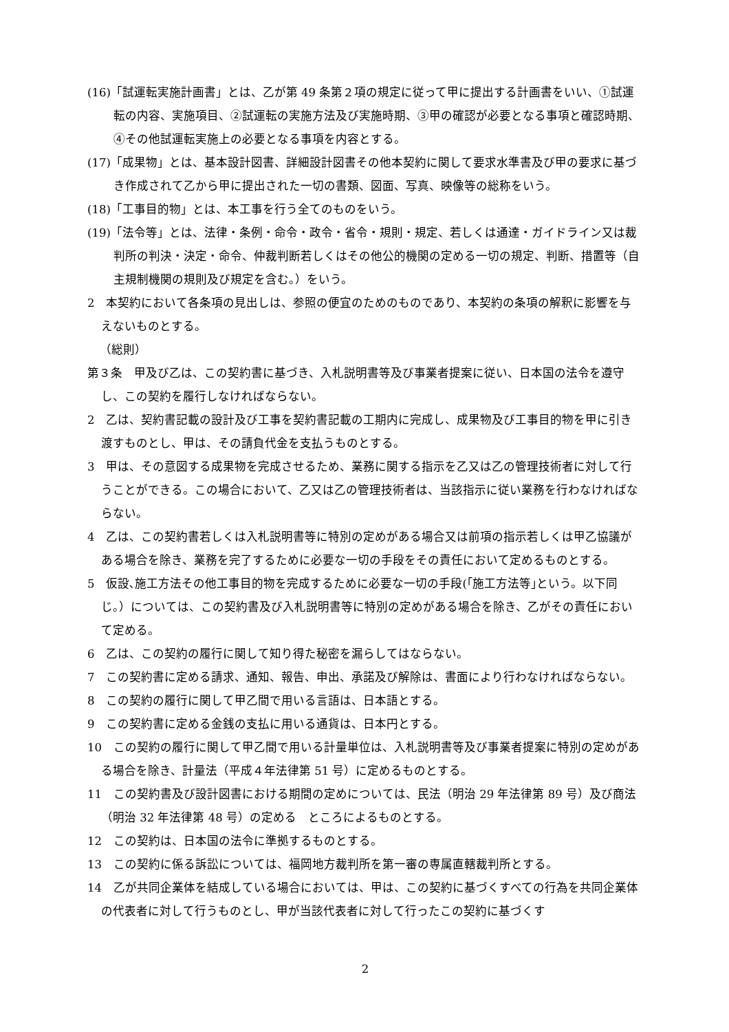(16)「試運転実施計画書」とは、乙が第 49 条第２項の規定に従って甲に提出する計画書をいい、①試運転の内容、実施項目、②試運転の実施方法及び実施時期、③甲の確認が必要となる事項と確認時期、④その他試運転実施上の必要となる事項を内容とする。
(17)「成果物」とは、基本設計図書、詳細設計図書その他本契約に関して要求水準書及び甲の要求に基づき作成されて乙から甲に提出された一切の書類、図面、写真、映像等の総称をいう。
(18)「工事目的物」とは、本工事を行う全てのものをいう。
(19)「法令等」とは、法律・条例・命令・政令・省令・規則・規定、若しくは通達・ガイドライン又は裁判所の判決・決定・命令、仲裁判断若しくはその他公的機関の定める一切の規定、判断、措置等（自主規制機関の規則及び規定を含む。）をいう。
2　本契約において各条項の見出しは、参照の便宜のためのものであり、本契約の条項の解釈に影響を与えないものとする。
（総則）
第３条　甲及び乙は、この契約書に基づき、入札説明書等及び事業者提案に従い、日本国の法令を遵守し、この契約を履行しなければならない。
2　乙は、契約書記載の設計及び工事を契約書記載の工期内に完成し、成果物及び工事目的物を甲に引き渡すものとし、甲は、その請負代金を支払うものとする。
3　甲は、その意図する成果物を完成させるため、業務に関する指示を乙又は乙の管理技術者に対して行うことができる。この場合において、乙又は乙の管理技術者は、当該指示に従い業務を行わなければならない。
4　乙は、この契約書若しくは入札説明書等に特別の定めがある場合又は前項の指示若しくは甲乙協議がある場合を除き、業務を完了するために必要な一切の手段をその責任において定めるものとする。
5　仮設､施工方法その他工事目的物を完成するために必要な一切の手段(｢施工方法等｣という。以下同じ。）については、この契約書及び入札説明書等に特別の定めがある場合を除き、乙がその責任において定める。
6　乙は、この契約の履行に関して知り得た秘密を漏らしてはならない。
7　この契約書に定める請求、通知、報告、申出、承諾及び解除は、書面により行わなければならない。
8　この契約の履行に関して甲乙間で用いる言語は、日本語とする。
9　この契約書に定める金銭の支払に用いる通貨は、日本円とする。
10　この契約の履行に関して甲乙間で用いる計量単位は、入札説明書等及び事業者提案に特別の定めがある場合を除き、計量法（平成４年法律第 51 号）に定めるものとする。
11　この契約書及び設計図書における期間の定めについては、民法（明治 29 年法律第 89 号）及び商法（明治 32 年法律第 48 号）の定める　ところによるものとする。
12　この契約は、日本国の法令に準拠するものとする。
13　この契約に係る訴訟については、福岡地方裁判所を第一審の専属直轄裁判所とする。
14　乙が共同企業体を結成している場合においては、甲は、この契約に基づくすべての行為を共同企業体の代表者に対して行うものとし、甲が当該代表者に対して行ったこの契約に基づくす
2